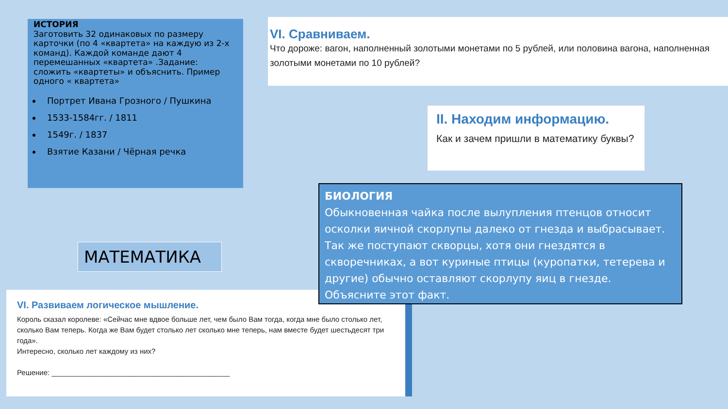ИСТОРИЯ
Заготовить 32 одинаковых по размеру карточки (по 4 «квартета» на каждую из 2-х команд). Каждой команде дают 4 перемешанных «квартета» .Задание: сложить «квартеты» и объяснить. Пример одного « квартета»
Портрет Ивана Грозного / Пушкина
1533-1584гг. / 1811
1549г. / 1837
Взятие Казани / Чёрная речка
VI. Сравниваем.
Что дороже: вагон, наполненный золотыми монетами по 5 рублей, или половина вагона, наполненная золотыми монетами по 10 рублей?
II. Находим информацию.
Как и зачем пришли в математику буквы?
МАТЕМАТИКА
VI. Развиваем логическое мышление.
Король сказал королеве: «Сейчас мне вдвое больше лет, чем было Вам тогда, когда мне было столько лет, сколько Вам теперь. Когда же Вам будет столько лет сколько мне теперь, нам вместе будет шестьдесят три года».
Интересно, сколько лет каждому из них?
Решение: ____________________________________________
БИОЛОГИЯ
Обыкновенная чайка после вылупления птенцов относит осколки яичной скорлупы далеко от гнезда и выбрасывает. Так же поступают скворцы, хотя они гнездятся в скворечниках, а вот куриные птицы (куропатки, тетерева и другие) обычно оставляют скорлупу яиц в гнезде. Объясните этот факт.